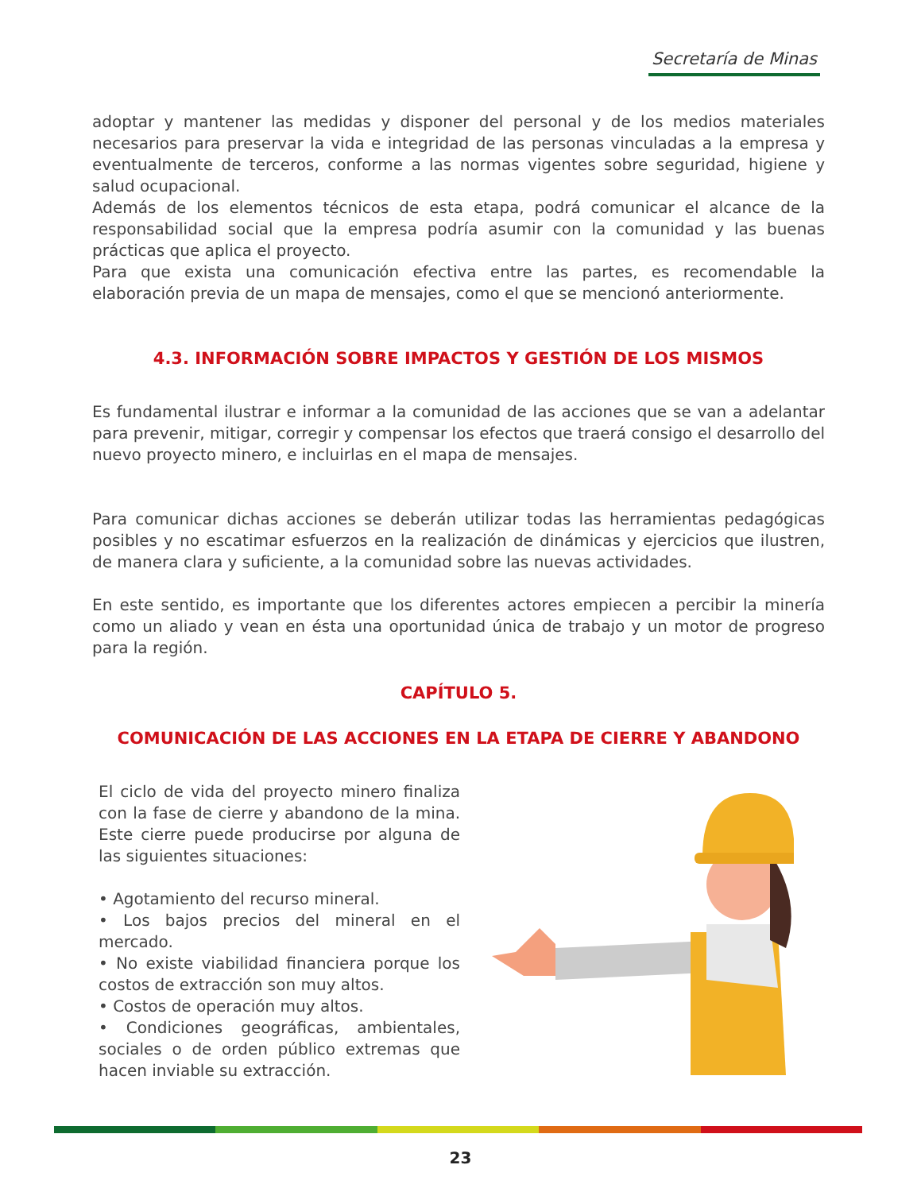Secretaría de Minas
adoptar y mantener las medidas y disponer del personal y de los medios materiales necesarios para preservar la vida e integridad de las personas vinculadas a la empresa y eventualmente de terceros, conforme a las normas vigentes sobre seguridad, higiene y salud ocupacional.
Además de los elementos técnicos de esta etapa, podrá comunicar el alcance de la responsabilidad social que la empresa podría asumir con la comunidad y las buenas prácticas que aplica el proyecto.
Para que exista una comunicación efectiva entre las partes, es recomendable la elaboración previa de un mapa de mensajes, como el que se mencionó anteriormente.
4.3. INFORMACIÓN SOBRE IMPACTOS Y GESTIÓN DE LOS MISMOS
Es fundamental ilustrar e informar a la comunidad de las acciones que se van a adelantar para prevenir, mitigar, corregir y compensar los efectos que traerá consigo el desarrollo del nuevo proyecto minero, e incluirlas en el mapa de mensajes.
Para comunicar dichas acciones se deberán utilizar todas las herramientas pedagógicas posibles y no escatimar esfuerzos en la realización de dinámicas y ejercicios que ilustren, de manera clara y suficiente, a la comunidad sobre las nuevas actividades.
En este sentido, es importante que los diferentes actores empiecen a percibir la minería como un aliado y vean en ésta una oportunidad única de trabajo y un motor de progreso para la región.
CAPÍTULO 5.
COMUNICACIÓN DE LAS ACCIONES EN LA ETAPA DE CIERRE Y ABANDONO
El ciclo de vida del proyecto minero finaliza con la fase de cierre y abandono de la mina. Este cierre puede producirse por alguna de las siguientes situaciones:
• Agotamiento del recurso mineral.
• Los bajos precios del mineral en el mercado.
• No existe viabilidad financiera porque los costos de extracción son muy altos.
• Costos de operación muy altos.
• Condiciones geográficas, ambientales, sociales o de orden público extremas que hacen inviable su extracción.
23